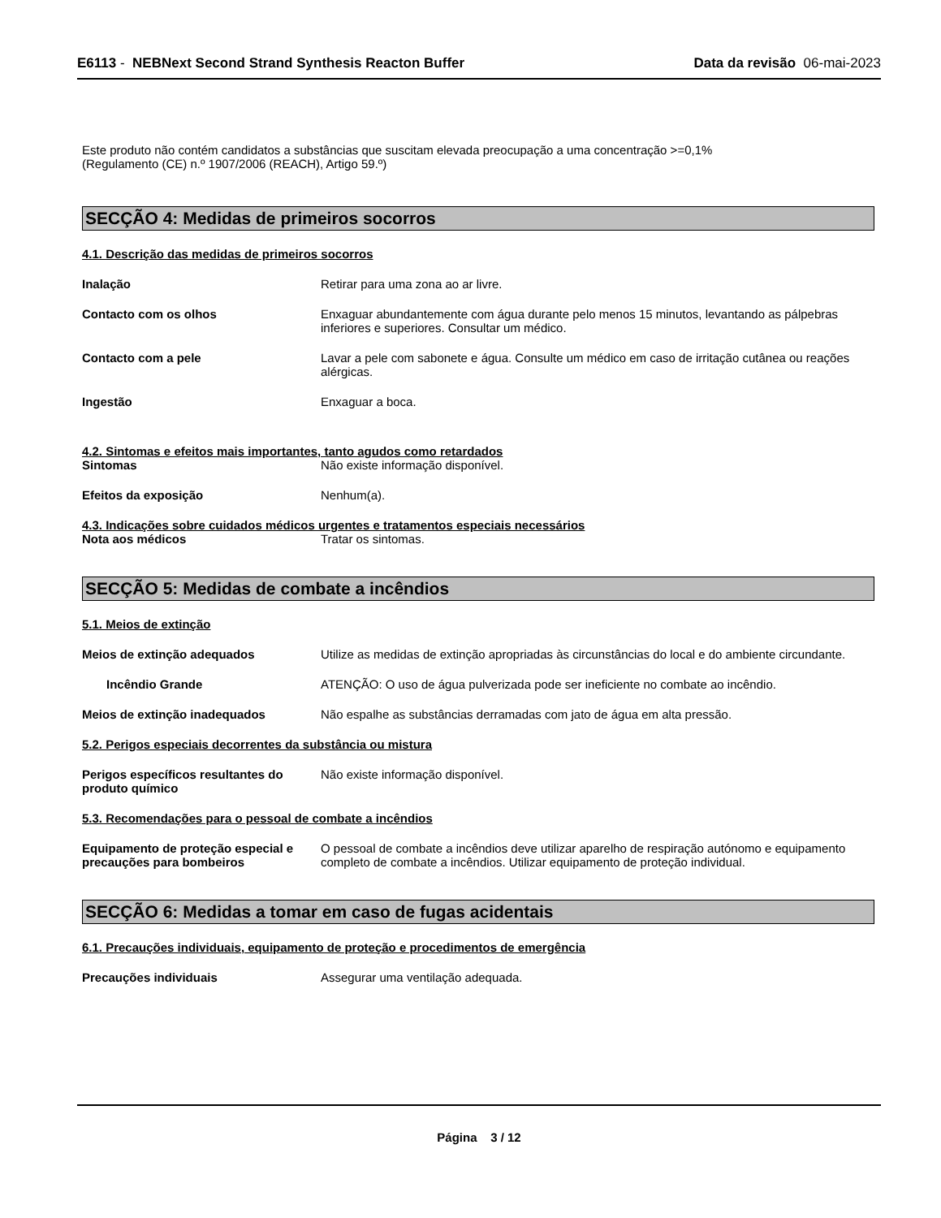E6113 - NEBNext Second Strand Synthesis Reacton Buffer
Data da revisão 06-mai-2023
Este produto não contém candidatos a substâncias que suscitam elevada preocupação a uma concentração >=0,1%
(Regulamento (CE) n.º 1907/2006 (REACH), Artigo 59.º)
SECÇÃO 4: Medidas de primeiros socorros
4.1. Descrição das medidas de primeiros socorros
Inalação Retirar para uma zona ao ar livre.
Contacto com os olhos Enxaguar abundantemente com água durante pelo menos 15 minutos, levantando as pálpebras inferiores e superiores. Consultar um médico.
Contacto com a pele Lavar a pele com sabonete e água. Consulte um médico em caso de irritação cutânea ou reações alérgicas.
Ingestão Enxaguar a boca.
4.2. Sintomas e efeitos mais importantes, tanto agudos como retardados
Sintomas Não existe informação disponível.
Efeitos da exposição Nenhum(a).
4.3. Indicações sobre cuidados médicos urgentes e tratamentos especiais necessários
Nota aos médicos Tratar os sintomas.
SECÇÃO 5: Medidas de combate a incêndios
5.1. Meios de extinção
Meios de extinção adequados Utilize as medidas de extinção apropriadas às circunstâncias do local e do ambiente circundante.
Incêndio Grande ATENÇÃO: O uso de água pulverizada pode ser ineficiente no combate ao incêndio.
Meios de extinção inadequados Não espalhe as substâncias derramadas com jato de água em alta pressão.
5.2. Perigos especiais decorrentes da substância ou mistura
Perigos específicos resultantes do produto químico
Não existe informação disponível.
5.3. Recomendações para o pessoal de combate a incêndios
Equipamento de proteção especial e precauções para bombeiros
O pessoal de combate a incêndios deve utilizar aparelho de respiração autónomo e equipamento completo de combate a incêndios. Utilizar equipamento de proteção individual.
SECÇÃO 6: Medidas a tomar em caso de fugas acidentais
6.1. Precauções individuais, equipamento de proteção e procedimentos de emergência
Precauções individuais Assegurar uma ventilação adequada.
Página 3 / 12